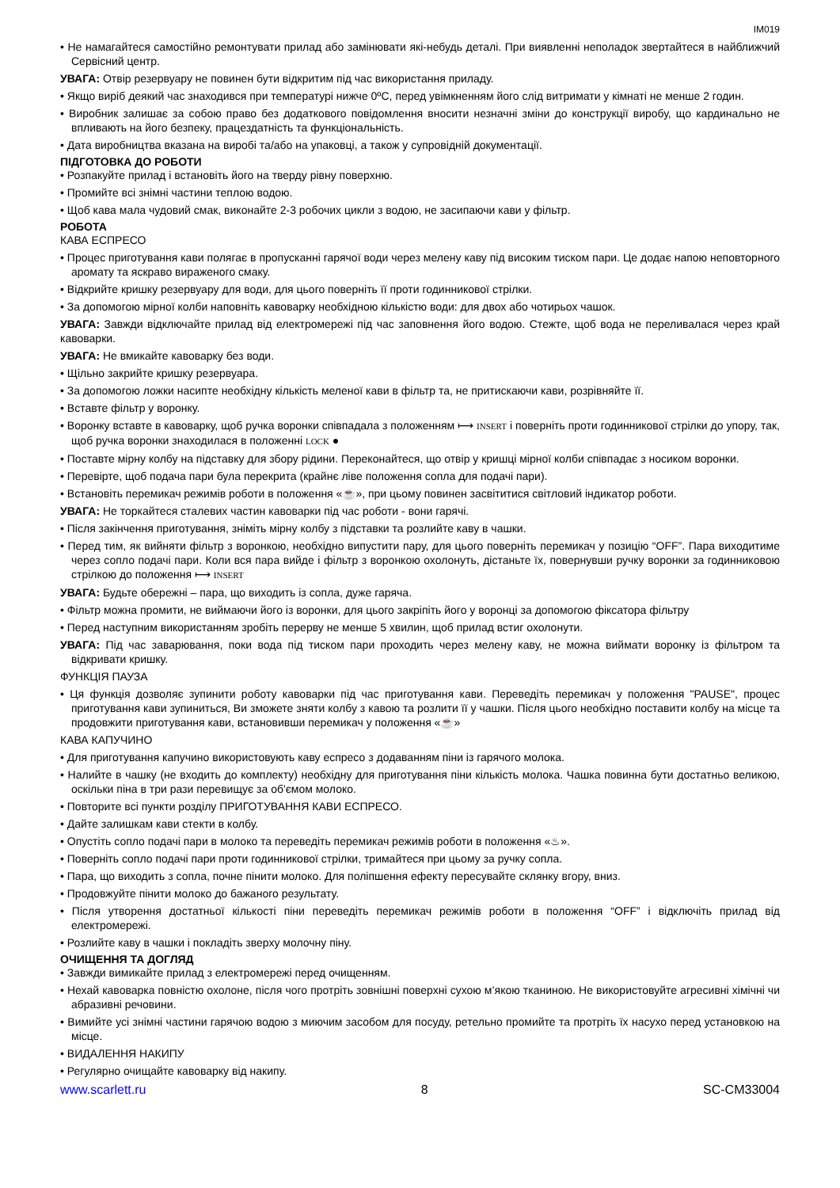IM019
• Не намагайтеся самостійно ремонтувати прилад або замінювати які-небудь деталі. При виявленні неполадок звертайтеся в найближчий Сервісний центр.
УВАГА: Отвір резервуару не повинен бути відкритим під час використання приладу.
• Якщо виріб деякий час знаходився при температурі нижче 0ºC, перед увімкненням його слід витримати у кімнаті не менше 2 годин.
• Виробник залишає за собою право без додаткового повідомлення вносити незначні зміни до конструкції виробу, що кардинально не впливають на його безпеку, працездатність та функціональність.
• Дата виробництва вказана на виробі та/або на упаковці, а також у супровідній документації.
ПІДГОТОВКА ДО РОБОТИ
• Розпакуйте прилад і встановіть його на тверду рівну поверхню.
• Промийте всі знімні частини теплою водою.
• Щоб кава мала чудовий смак, виконайте 2-3 робочих цикли з водою, не засипаючи кави у фільтр.
РОБОТА
КАВА ЕСПРЕСО
• Процес приготування кави полягає в пропусканні гарячої води через мелену каву під високим тиском пари. Це додає напою неповторного аромату та яскраво вираженого смаку.
• Відкрийте кришку резервуару для води, для цього поверніть її проти годинникової стрілки.
• За допомогою мірної колби наповніть кавоварку необхідною кількістю води: для двох або чотирьох чашок.
УВАГА: Завжди відключайте прилад від електромережі під час заповнення його водою. Стежте, щоб вода не переливалася через край кавоварки.
УВАГА: Не вмикайте кавоварку без води.
• Щільно закрийте кришку резервуара.
• За допомогою ложки насипте необхідну кількість меленої кави в фільтр та, не притискаючи кави, розрівняйте її.
• Вставте фільтр у воронку.
• Воронку вставте в кавоварку, щоб ручка воронки співпадала з положенням ⟼ INSERT і поверніть проти годинникової стрілки до упору, так, щоб ручка воронки знаходилася в положенні LOCK ●
• Поставте мірну колбу на підставку для збору рідини. Переконайтеся, що отвір у кришці мірної колби співпадає з носиком воронки.
• Перевірте, щоб подача пари була перекрита (крайнє ліве положення сопла для подачі пари).
• Встановіть перемикач режимів роботи в положення «☕», при цьому повинен засвітитися світловий індикатор роботи.
УВАГА: Не торкайтеся сталевих частин кавоварки під час роботи - вони гарячі.
• Після закінчення приготування, зніміть мірну колбу з підставки та розлийте каву в чашки.
• Перед тим, як вийняти фільтр з воронкою, необхідно випустити пару, для цього поверніть перемикач у позицію “OFF”. Пара виходитиме через сопло подачі пари. Коли вся пара вийде і фільтр з воронкою охолонуть, дістаньте їх, повернувши ручку воронки за годинниковою стрілкою до положення ⟼ INSERT
УВАГА: Будьте обережні – пара, що виходить із сопла, дуже гаряча.
• Фільтр можна промити, не виймаючи його із воронки, для цього закріпіть його у воронці за допомогою фіксатора фільтру
• Перед наступним використанням зробіть перерву не менше 5 хвилин, щоб прилад встиг охолонути.
УВАГА: Під час заварювання, поки вода під тиском пари проходить через мелену каву, не можна виймати воронку із фільтром та відкривати кришку.
ФУНКЦІЯ ПАУЗА
• Ця функція дозволяє зупинити роботу кавоварки під час приготування кави. Переведіть перемикач у положення "PAUSE", процес приготування кави зупиниться, Ви зможете зняти колбу з кавою та розлити її у чашки. Після цього необхідно поставити колбу на місце та продовжити приготування кави, встановивши перемикач у положення «☕»
КАВА КАПУЧИНО
• Для приготування капучино використовують каву еспресо з додаванням піни із гарячого молока.
• Налийте в чашку (не входить до комплекту) необхідну для приготування піни кількість молока. Чашка повинна бути достатньо великою, оскільки піна в три рази перевищує за об'ємом молоко.
• Повторите всі пункти розділу ПРИГОТУВАННЯ КАВИ ЕСПРЕСО.
• Дайте залишкам кави стекти в колбу.
• Опустіть сопло подачі пари в молоко та переведіть перемикач режимів роботи в положення «♨».
• Поверніть сопло подачі пари проти годинникової стрілки, тримайтеся при цьому за ручку сопла.
• Пара, що виходить з сопла, почне пінити молоко. Для поліпшення ефекту пересувайте склянку вгору, вниз.
• Продовжуйте пінити молоко до бажаного результату.
• Після утворення достатньої кількості піни переведіть перемикач режимів роботи в положення “OFF” і відключіть прилад від електромережі.
• Розлийте каву в чашки і покладіть зверху молочну піну.
ОЧИЩЕННЯ ТА ДОГЛЯД
• Завжди вимикайте прилад з електромережі перед очищенням.
• Нехай кавоварка повністю охолоне, після чого протріть зовнішні поверхні сухою м’якою тканиною. Не використовуйте агресивні хімічні чи абразивні речовини.
• Вимийте усі знімні частини гарячою водою з миючим засобом для посуду, ретельно промийте та протріть їх насухо перед установкою на місце.
• ВИДАЛЕННЯ НАКИПУ
• Регулярно очищайте кавоварку від накипу.
www.scarlett.ru 8 SC-CM33004